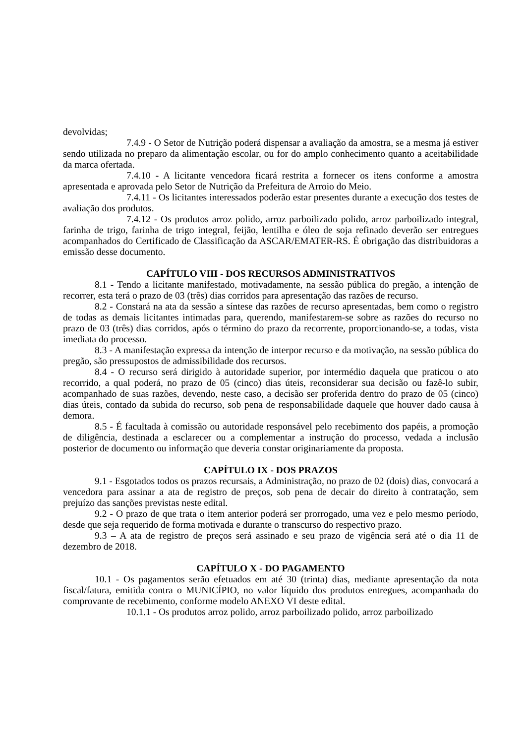devolvidas;
7.4.9 - O Setor de Nutrição poderá dispensar a avaliação da amostra, se a mesma já estiver sendo utilizada no preparo da alimentação escolar, ou for do amplo conhecimento quanto a aceitabilidade da marca ofertada.
7.4.10 - A licitante vencedora ficará restrita a fornecer os itens conforme a amostra apresentada e aprovada pelo Setor de Nutrição da Prefeitura de Arroio do Meio.
7.4.11 - Os licitantes interessados poderão estar presentes durante a execução dos testes de avaliação dos produtos.
7.4.12 - Os produtos arroz polido, arroz parboilizado polido, arroz parboilizado integral, farinha de trigo, farinha de trigo integral, feijão, lentilha e óleo de soja refinado deverão ser entregues acompanhados do Certificado de Classificação da ASCAR/EMATER-RS. É obrigação das distribuidoras a emissão desse documento.
CAPÍTULO VIII - DOS RECURSOS ADMINISTRATIVOS
8.1 - Tendo a licitante manifestado, motivadamente, na sessão pública do pregão, a intenção de recorrer, esta terá o prazo de 03 (três) dias corridos para apresentação das razões de recurso.
8.2 - Constará na ata da sessão a síntese das razões de recurso apresentadas, bem como o registro de todas as demais licitantes intimadas para, querendo, manifestarem-se sobre as razões do recurso no prazo de 03 (três) dias corridos, após o término do prazo da recorrente, proporcionando-se, a todas, vista imediata do processo.
8.3 - A manifestação expressa da intenção de interpor recurso e da motivação, na sessão pública do pregão, são pressupostos de admissibilidade dos recursos.
8.4 - O recurso será dirigido à autoridade superior, por intermédio daquela que praticou o ato recorrido, a qual poderá, no prazo de 05 (cinco) dias úteis, reconsiderar sua decisão ou fazê-lo subir, acompanhado de suas razões, devendo, neste caso, a decisão ser proferida dentro do prazo de 05 (cinco) dias úteis, contado da subida do recurso, sob pena de responsabilidade daquele que houver dado causa à demora.
8.5 - É facultada à comissão ou autoridade responsável pelo recebimento dos papéis, a promoção de diligência, destinada a esclarecer ou a complementar a instrução do processo, vedada a inclusão posterior de documento ou informação que deveria constar originariamente da proposta.
CAPÍTULO IX - DOS PRAZOS
9.1 - Esgotados todos os prazos recursais, a Administração, no prazo de 02 (dois) dias, convocará a vencedora para assinar a ata de registro de preços, sob pena de decair do direito à contratação, sem prejuízo das sanções previstas neste edital.
9.2 - O prazo de que trata o item anterior poderá ser prorrogado, uma vez e pelo mesmo período, desde que seja requerido de forma motivada e durante o transcurso do respectivo prazo.
9.3 – A ata de registro de preços será assinado e seu prazo de vigência será até o dia 11 de dezembro de 2018.
CAPÍTULO X - DO PAGAMENTO
10.1 - Os pagamentos serão efetuados em até 30 (trinta) dias, mediante apresentação da nota fiscal/fatura, emitida contra o MUNICÍPIO, no valor líquido dos produtos entregues, acompanhada do comprovante de recebimento, conforme modelo ANEXO VI deste edital.
10.1.1 - Os produtos arroz polido, arroz parboilizado polido, arroz parboilizado